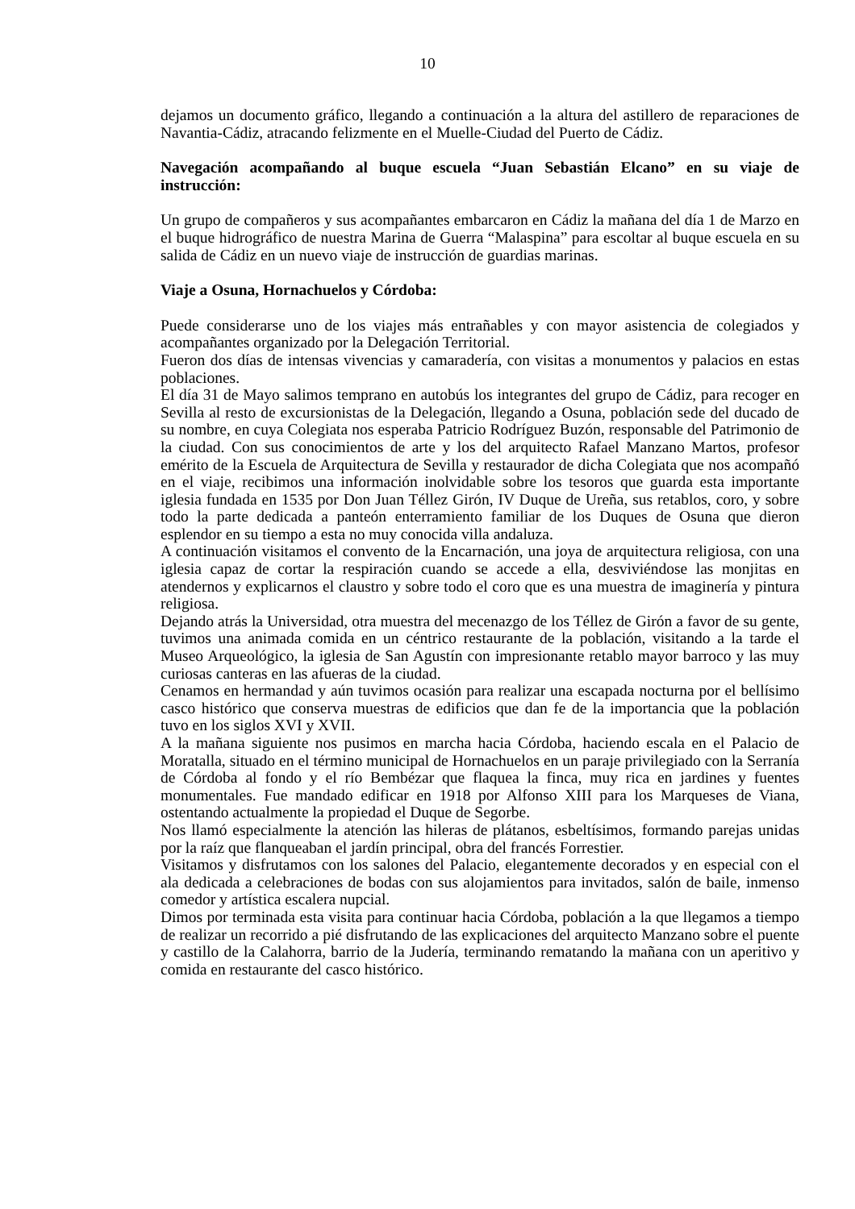10
dejamos un documento gráfico, llegando a continuación a la altura del astillero de reparaciones de Navantia-Cádiz, atracando felizmente en el Muelle-Ciudad del Puerto de Cádiz.
Navegación acompañando al buque escuela “Juan Sebastián Elcano” en su viaje de instrucción:
Un grupo de compañeros y sus acompañantes embarcaron en Cádiz la mañana del día 1 de Marzo en el buque hidrográfico de nuestra Marina de Guerra “Malaspina” para escoltar al buque escuela en su salida de Cádiz en un nuevo viaje de instrucción de guardias marinas.
Viaje a Osuna, Hornachuelos y Córdoba:
Puede considerarse uno de los viajes más entrañables y con mayor asistencia de colegiados y acompañantes organizado por la Delegación Territorial.
Fueron dos días de intensas vivencias y camaradería, con visitas a monumentos y palacios en estas poblaciones.
El día 31 de Mayo salimos temprano en autobús los integrantes del grupo de Cádiz, para recoger en Sevilla al resto de excursionistas de la Delegación, llegando a Osuna, población sede del ducado de su nombre, en cuya Colegiata nos esperaba Patricio Rodríguez Buzón, responsable del Patrimonio de la ciudad. Con sus conocimientos de arte y los del arquitecto Rafael Manzano Martos, profesor emérito de la Escuela de Arquitectura de Sevilla y restaurador de dicha Colegiata que nos acompañó en el viaje, recibimos una información inolvidable sobre los tesoros que guarda esta importante iglesia fundada en 1535 por Don Juan Téllez Girón, IV Duque de Ureña, sus retablos, coro, y sobre todo la parte dedicada a panteón enterramiento familiar de los Duques de Osuna que dieron esplendor en su tiempo a esta no muy conocida villa andaluza.
A continuación visitamos el convento de la Encarnación, una joya de arquitectura religiosa, con una iglesia capaz de cortar la respiración cuando se accede a ella, desviviéndose las monjitas en atendernos y explicarnos el claustro y sobre todo el coro que es una muestra de imaginería y pintura religiosa.
Dejando atrás la Universidad, otra muestra del mecenazgo de los Téllez de Girón a favor de su gente, tuvimos una animada comida en un céntrico restaurante de la población, visitando a la tarde el Museo Arqueológico, la iglesia de San Agustín con impresionante retablo mayor barroco y las muy curiosas canteras en las afueras de la ciudad.
Cenamos en hermandad y aún tuvimos ocasión para realizar una escapada nocturna por el bellísimo casco histórico que conserva muestras de edificios que dan fe de la importancia que la población tuvo en los siglos XVI y XVII.
A la mañana siguiente nos pusimos en marcha hacia Córdoba, haciendo escala en el Palacio de Moratalla, situado en el término municipal de Hornachuelos en un paraje privilegiado con la Serranía de Córdoba al fondo y el río Bembézar que flaquea la finca, muy rica en jardines y fuentes monumentales. Fue mandado edificar en 1918 por Alfonso XIII para los Marqueses de Viana, ostentando actualmente la propiedad el Duque de Segorbe.
Nos llamó especialmente la atención las hileras de plátanos, esbeltísimos, formando parejas unidas por la raíz que flanqueaban el jardín principal, obra del francés Forrestier.
Visitamos y disfrutamos con los salones del Palacio, elegantemente decorados y en especial con el ala dedicada a celebraciones de bodas con sus alojamientos para invitados, salón de baile, inmenso comedor y artística escalera nupcial.
Dimos por terminada esta visita para continuar hacia Córdoba, población a la que llegamos a tiempo de realizar un recorrido a pié disfrutando de las explicaciones del arquitecto Manzano sobre el puente y castillo de la Calahorra, barrio de la Judería, terminando rematando la mañana con un aperitivo y comida en restaurante del casco histórico.